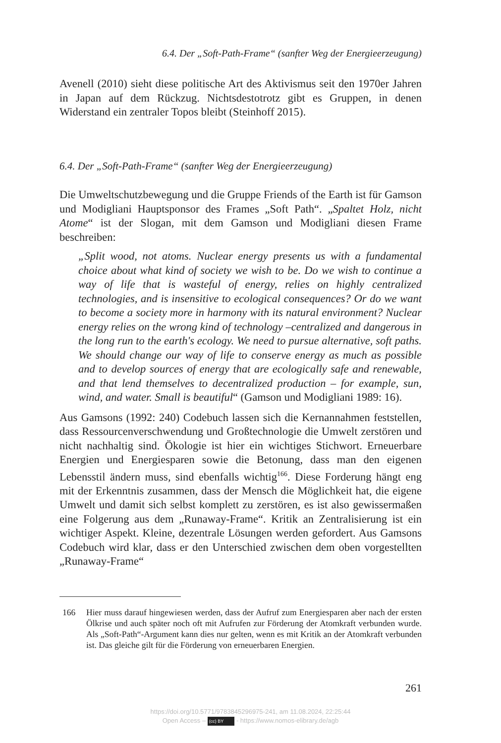6.4. Der „Soft-Path-Frame“ (sanfter Weg der Energieerzeugung)
Avenell (2010) sieht diese politische Art des Aktivismus seit den 1970er Jahren in Japan auf dem Rückzug. Nichtsdestotrotz gibt es Gruppen, in denen Widerstand ein zentraler Topos bleibt (Steinhoff 2015).
6.4. Der „Soft-Path-Frame“ (sanfter Weg der Energieerzeugung)
Die Umweltschutzbewegung und die Gruppe Friends of the Earth ist für Gamson und Modigliani Hauptsponsor des Frames „Soft Path“. „Spaltet Holz, nicht Atome“ ist der Slogan, mit dem Gamson und Modigliani diesen Frame beschreiben:
„Split wood, not atoms. Nuclear energy presents us with a fundamental choice about what kind of society we wish to be. Do we wish to continue a way of life that is wasteful of energy, relies on highly centralized technologies, and is insensitive to ecological consequences? Or do we want to become a society more in harmony with its natural environment? Nuclear energy relies on the wrong kind of technology –centralized and dangerous in the long run to the earth's ecology. We need to pursue alternative, soft paths. We should change our way of life to conserve energy as much as possible and to develop sources of energy that are ecologically safe and renewable, and that lend themselves to decentralized production – for example, sun, wind, and water. Small is beautiful“ (Gamson und Modigliani 1989: 16).
Aus Gamsons (1992: 240) Codebuch lassen sich die Kernannahmen feststellen, dass Ressourcenverschwendung und Großtechnologie die Umwelt zerstören und nicht nachhaltig sind. Ökologie ist hier ein wichtiges Stichwort. Erneuerbare Energien und Energiesparen sowie die Betonung, dass man den eigenen Lebensstil ändern muss, sind ebenfalls wichtig<sup>166</sup>. Diese Forderung hängt eng mit der Erkenntnis zusammen, dass der Mensch die Möglichkeit hat, die eigene Umwelt und damit sich selbst komplett zu zerstören, es ist also gewissermaßen eine Folgerung aus dem „Runaway-Frame“. Kritik an Zentralisierung ist ein wichtiger Aspekt. Kleine, dezentrale Lösungen werden gefordert. Aus Gamsons Codebuch wird klar, dass er den Unterschied zwischen dem oben vorgestellten „Runaway-Frame“
166 Hier muss darauf hingewiesen werden, dass der Aufruf zum Energiesparen aber nach der ersten Ölkrise und auch später noch oft mit Aufrufen zur Förderung der Atomkraft verbunden wurde. Als „Soft-Path“-Argument kann dies nur gelten, wenn es mit Kritik an der Atomkraft verbunden ist. Das gleiche gilt für die Förderung von erneuerbaren Energien.
261
https://doi.org/10.5771/9783845296975-241, am 11.08.2024, 22:25:44
Open Access – (cc) BY - https://www.nomos-elibrary.de/agb